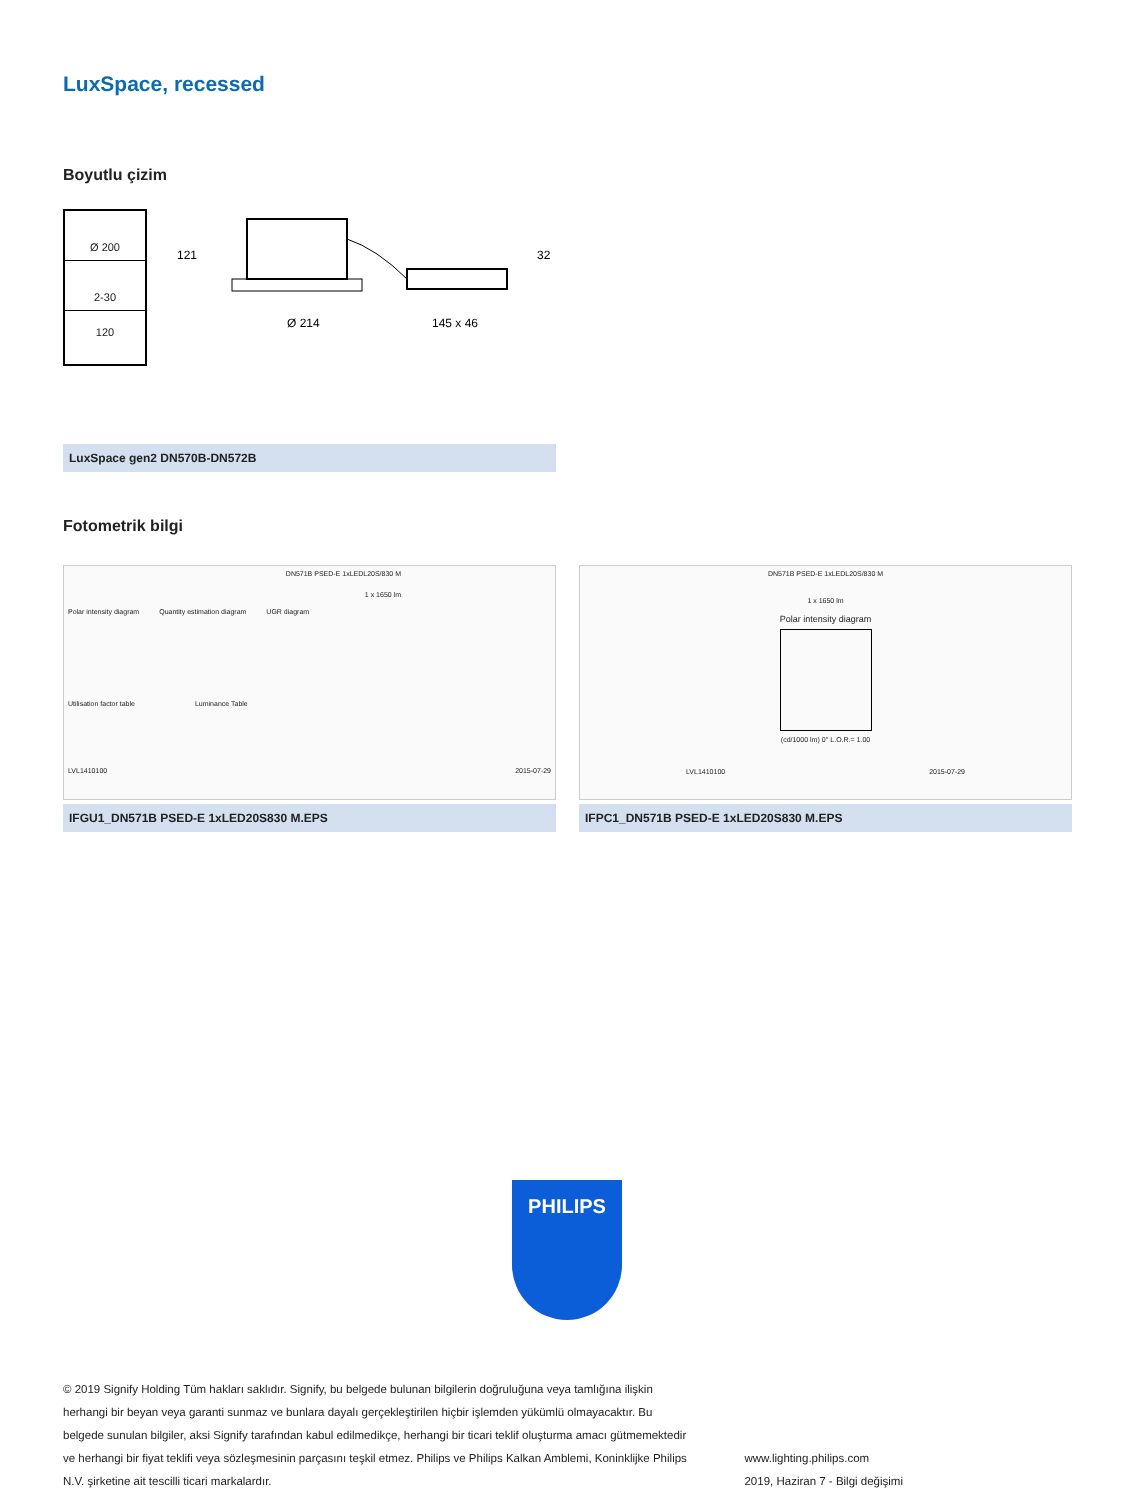LuxSpace, recessed
Boyutlu çizim
Ø 200
2-30
120
Ø 214
145 x 46
121
32
LuxSpace gen2 DN570B-DN572B
Fotometrik bilgi
DN571B PSED-E 1xLEDL20S/830 M
1 x 1650 lm
Polar intensity diagram Quantity estimation diagram UGR diagram
Utilisation factor table Luminance Table
LVL1410100 2015-07-29
IFGU1_DN571B PSED-E 1xLED20S830 M.EPS
DN571B PSED-E 1xLEDL20S/830 M
1 x 1650 lm
Polar intensity diagram
(cd/1000 lm) 0° L.O.R.= 1.00
LVL1410100 2015-07-29
IFPC1_DN571B PSED-E 1xLED20S830 M.EPS
PHILIPS
© 2019 Signify Holding Tüm hakları saklıdır. Signify, bu belgede bulunan bilgilerin doğruluğuna veya tamlığına ilişkin herhangi bir beyan veya garanti sunmaz ve bunlara dayalı gerçekleştirilen hiçbir işlemden yükümlü olmayacaktır. Bu belgede sunulan bilgiler, aksi Signify tarafından kabul edilmedikçe, herhangi bir ticari teklif oluşturma amacı gütmemektedir ve herhangi bir fiyat teklifi veya sözleşmesinin parçasını teşkil etmez. Philips ve Philips Kalkan Amblemi, Koninklijke Philips N.V. şirketine ait tescilli ticari markalardır.
www.lighting.philips.com
2019, Haziran 7 - Bilgi değişimi